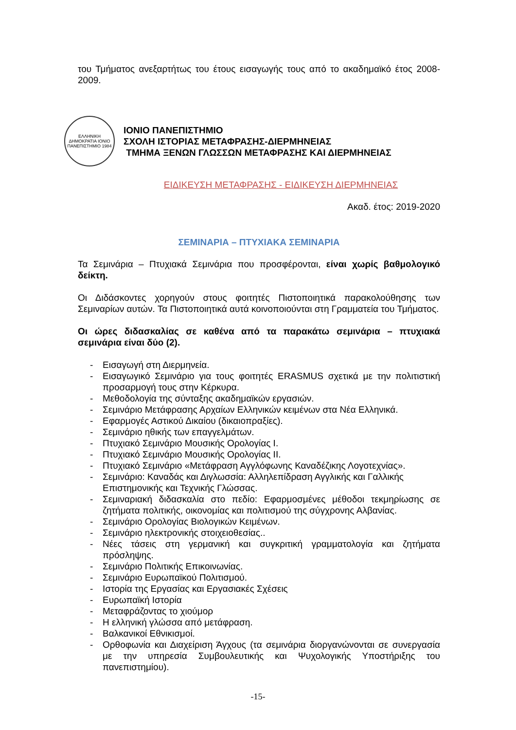του Τμήματος ανεξαρτήτως του έτους εισαγωγής τους από το ακαδημαϊκό έτος 2008-2009.
ΕΛΛΗΝΙΚΗ ΔΗΜΟΚΡΑΤΙΑ ΙΟΝΙΟ ΠΑΝΕΠΙΣΤΗΜΙΟ 1984
ΙΟΝΙΟ ΠΑΝΕΠΙΣΤΗΜΙΟ
ΣΧΟΛΗ ΙΣΤΟΡΙΑΣ ΜΕΤΑΦΡΑΣΗΣ-ΔΙΕΡΜΗΝΕΙΑΣ
ΤΜΗΜΑ ΞΕΝΩΝ ΓΛΩΣΣΩΝ ΜΕΤΑΦΡΑΣΗΣ ΚΑΙ ΔΙΕΡΜΗΝΕΙΑΣ
ΕΙΔΙΚΕΥΣΗ ΜΕΤΑΦΡΑΣΗΣ - ΕΙΔΙΚΕΥΣΗ ΔΙΕΡΜΗΝΕΙΑΣ
Ακαδ. έτος: 2019-2020
ΣΕΜΙΝΑΡΙΑ – ΠΤΥΧΙΑΚΑ ΣΕΜΙΝΑΡΙΑ
Τα Σεμινάρια – Πτυχιακά Σεμινάρια που προσφέρονται, είναι χωρίς βαθμολογικό δείκτη.
Οι Διδάσκοντες χορηγούν στους φοιτητές Πιστοποιητικά παρακολούθησης των Σεμιναρίων αυτών. Τα Πιστοποιητικά αυτά κοινοποιούνται στη Γραμματεία του Τμήματος.
Οι ώρες διδασκαλίας σε καθένα από τα παρακάτω σεμινάρια – πτυχιακά σεμινάρια είναι δύο (2).
- Εισαγωγή στη Διερμηνεία.
- Εισαγωγικό Σεμινάριο για τους φοιτητές ERASMUS σχετικά με την πολιτιστική προσαρμογή τους στην Κέρκυρα.
- Μεθοδολογία της σύνταξης ακαδημαϊκών εργασιών.
- Σεμινάριο Μετάφρασης Αρχαίων Ελληνικών κειμένων στα Νέα Ελληνικά.
- Εφαρμογές Αστικού Δικαίου (δικαιοπραξίες).
- Σεμινάριο ηθικής των επαγγελμάτων.
- Πτυχιακό Σεμινάριο Μουσικής Ορολογίας Ι.
- Πτυχιακό Σεμινάριο Μουσικής Ορολογίας ΙΙ.
- Πτυχιακό Σεμινάριο «Μετάφραση Αγγλόφωνης Καναδέζικης Λογοτεχνίας».
- Σεμινάριο: Καναδάς και Διγλωσσία: Αλληλεπίδραση Αγγλικής και Γαλλικής Επιστημονικής και Τεχνικής Γλώσσας.
- Σεμιναριακή διδασκαλία στο πεδίο: Εφαρμοσμένες μέθοδοι τεκμηρίωσης σε ζητήματα πολιτικής, οικονομίας και πολιτισμού της σύγχρονης Αλβανίας.
- Σεμινάριο Ορολογίας Βιολογικών Κειμένων.
- Σεμινάριο ηλεκτρονικής στοιχειοθεσίας..
- Νέες τάσεις στη γερμανική και συγκριτική γραμματολογία και ζητήματα πρόσληψης.
- Σεμινάριο Πολιτικής Επικοινωνίας.
- Σεμινάριο Ευρωπαϊκού Πολιτισμού.
- Ιστορία της Εργασίας και Εργασιακές Σχέσεις
- Ευρωπαϊκή Ιστορία
- Μεταφράζοντας το χιούμορ
- Η ελληνική γλώσσα από μετάφραση.
- Βαλκανικοί Εθνικισμοί.
- Ορθοφωνία και Διαχείριση Άγχους (τα σεμινάρια διοργανώνονται σε συνεργασία με την υπηρεσία Συμβουλευτικής και Ψυχολογικής Υποστήριξης του πανεπιστημίου).
-15-